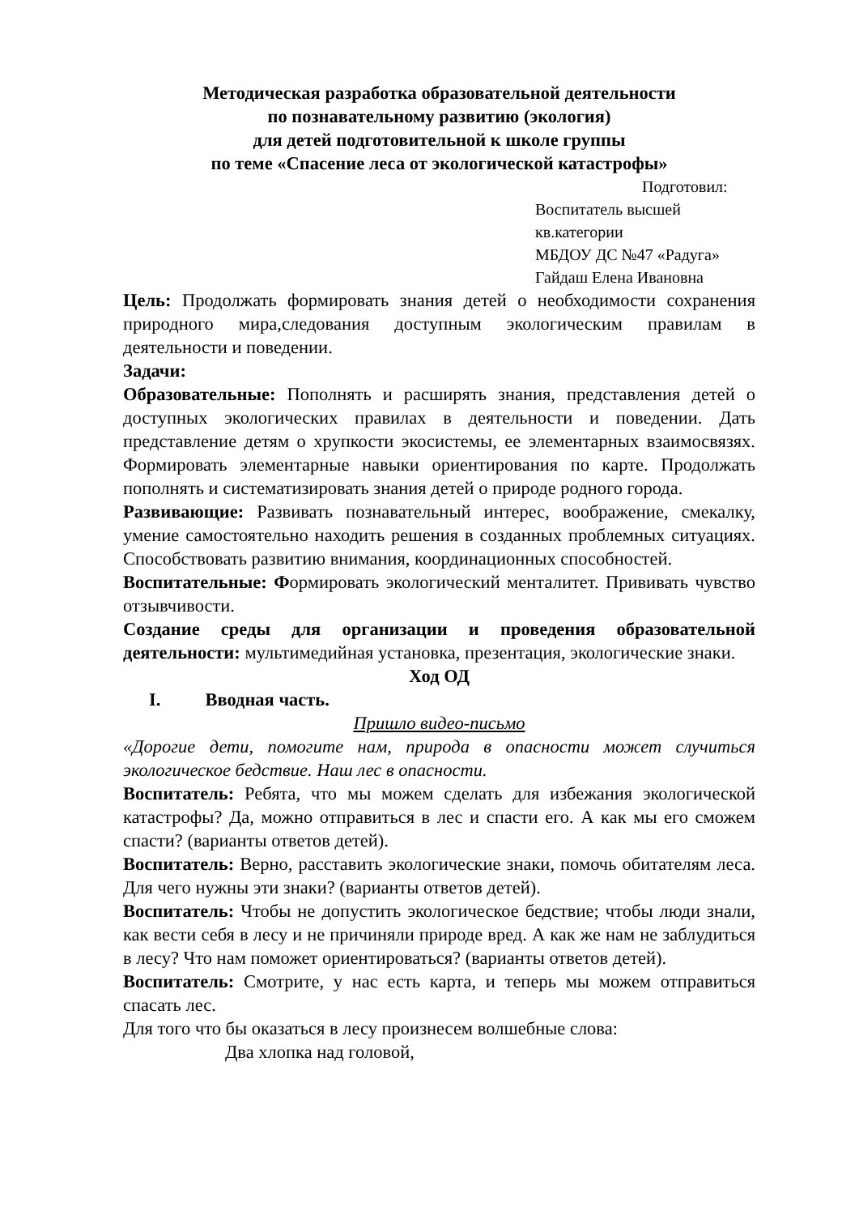Методическая разработка образовательной деятельности
по познавательному развитию (экология)
для детей подготовительной к школе группы
по теме «Спасение леса от экологической катастрофы»
Подготовил:
Воспитатель высшей кв.категории
МБДОУ ДС №47 «Радуга»
Гайдаш Елена Ивановна
Цель: Продолжать формировать знания детей о необходимости сохранения природного мира,следования доступным экологическим правилам в деятельности и поведении.
Задачи:
Образовательные: Пополнять и расширять знания, представления детей о доступных экологических правилах в деятельности и поведении. Дать представление детям о хрупкости экосистемы, ее элементарных взаимосвязях. Формировать элементарные навыки ориентирования по карте. Продолжать пополнять и систематизировать знания детей о природе родного города.
Развивающие: Развивать познавательный интерес, воображение, смекалку, умение самостоятельно находить решения в созданных проблемных ситуациях. Способствовать развитию внимания, координационных способностей.
Воспитательные: Формировать экологический менталитет. Прививать чувство отзывчивости.
Создание среды для организации и проведения образовательной деятельности: мультимедийная установка, презентация, экологические знаки.
Ход ОД
I. Вводная часть.
Пришло видео-письмо
«Дорогие дети, помогите нам, природа в опасности может случиться экологическое бедствие. Наш лес в опасности.
Воспитатель: Ребята, что мы можем сделать для избежания экологической катастрофы? Да, можно отправиться в лес и спасти его. А как мы его сможем спасти? (варианты ответов детей).
Воспитатель: Верно, расставить экологические знаки, помочь обитателям леса. Для чего нужны эти знаки? (варианты ответов детей).
Воспитатель: Чтобы не допустить экологическое бедствие; чтобы люди знали, как вести себя в лесу и не причиняли природе вред. А как же нам не заблудиться в лесу? Что нам поможет ориентироваться? (варианты ответов детей).
Воспитатель: Смотрите, у нас есть карта, и теперь мы можем отправиться спасать лес.
Для того что бы оказаться в лесу произнесем волшебные слова:
Два хлопка над головой,